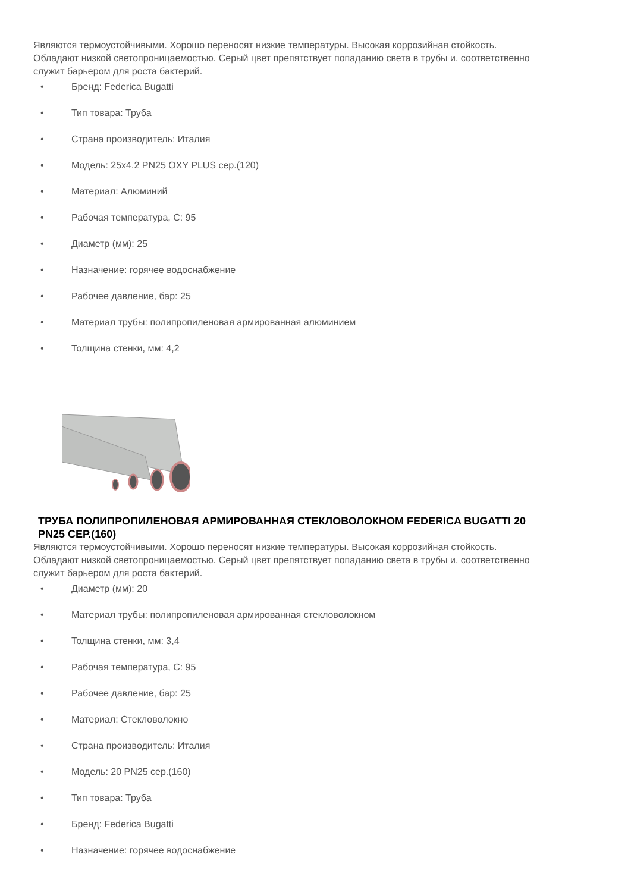Являются термоустойчивыми. Хорошо переносят низкие температуры. Высокая коррозийная стойкость. Обладают низкой светопроницаемостью. Серый цвет препятствует попаданию света в трубы и, соответственно служит барьером для роста бактерий.
• Бренд: Federica Bugatti
• Тип товара: Труба
• Страна производитель: Италия
• Модель: 25x4.2 PN25 OXY PLUS сер.(120)
• Материал: Алюминий
• Рабочая температура, C: 95
• Диаметр (мм): 25
• Назначение: горячее водоснабжение
• Рабочее давление, бар: 25
• Материал трубы: полипропиленовая армированная алюминием
• Толщина стенки, мм: 4,2
ТРУБА ПОЛИПРОПИЛЕНОВАЯ АРМИРОВАННАЯ СТЕКЛОВОЛОКНОМ FEDERICA BUGATTI 20 PN25 СЕР.(160)
Являются термоустойчивыми. Хорошо переносят низкие температуры. Высокая коррозийная стойкость. Обладают низкой светопроницаемостью. Серый цвет препятствует попаданию света в трубы и, соответственно служит барьером для роста бактерий.
• Диаметр (мм): 20
• Материал трубы: полипропиленовая армированная стекловолокном
• Толщина стенки, мм: 3,4
• Рабочая температура, C: 95
• Рабочее давление, бар: 25
• Материал: Стекловолокно
• Страна производитель: Италия
• Модель: 20 PN25 сер.(160)
• Тип товара: Труба
• Бренд: Federica Bugatti
• Назначение: горячее водоснабжение